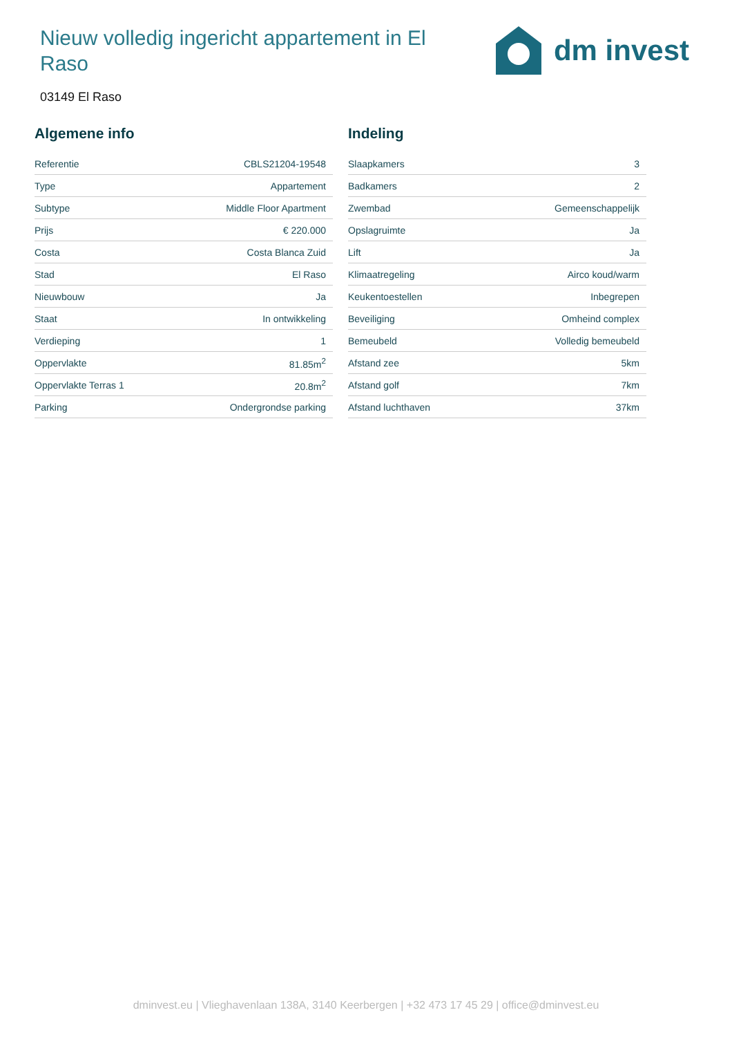Nieuw volledig ingericht appartement in El Raso
dm invest
03149 El Raso
Algemene info
| Referentie | CBLS21204-19548 |
| Type | Appartement |
| Subtype | Middle Floor Apartment |
| Prijs | € 220.000 |
| Costa | Costa Blanca Zuid |
| Stad | El Raso |
| Nieuwbouw | Ja |
| Staat | In ontwikkeling |
| Verdieping | 1 |
| Oppervlakte | 81.85m<sup>2</sup> |
| Oppervlakte Terras 1 | 20.8m<sup>2</sup> |
| Parking | Ondergrondse parking |
Indeling
| Slaapkamers | 3 |
| Badkamers | 2 |
| Zwembad | Gemeenschappelijk |
| Opslagruimte | Ja |
| Lift | Ja |
| Klimaatregeling | Airco koud/warm |
| Keukentoestellen | Inbegrepen |
| Beveiliging | Omheind complex |
| Bemeubeld | Volledig bemeubeld |
| Afstand zee | 5km |
| Afstand golf | 7km |
| Afstand luchthaven | 37km |
dminvest.eu | Vlieghavenlaan 138A, 3140 Keerbergen | +32 473 17 45 29 | office@dminvest.eu